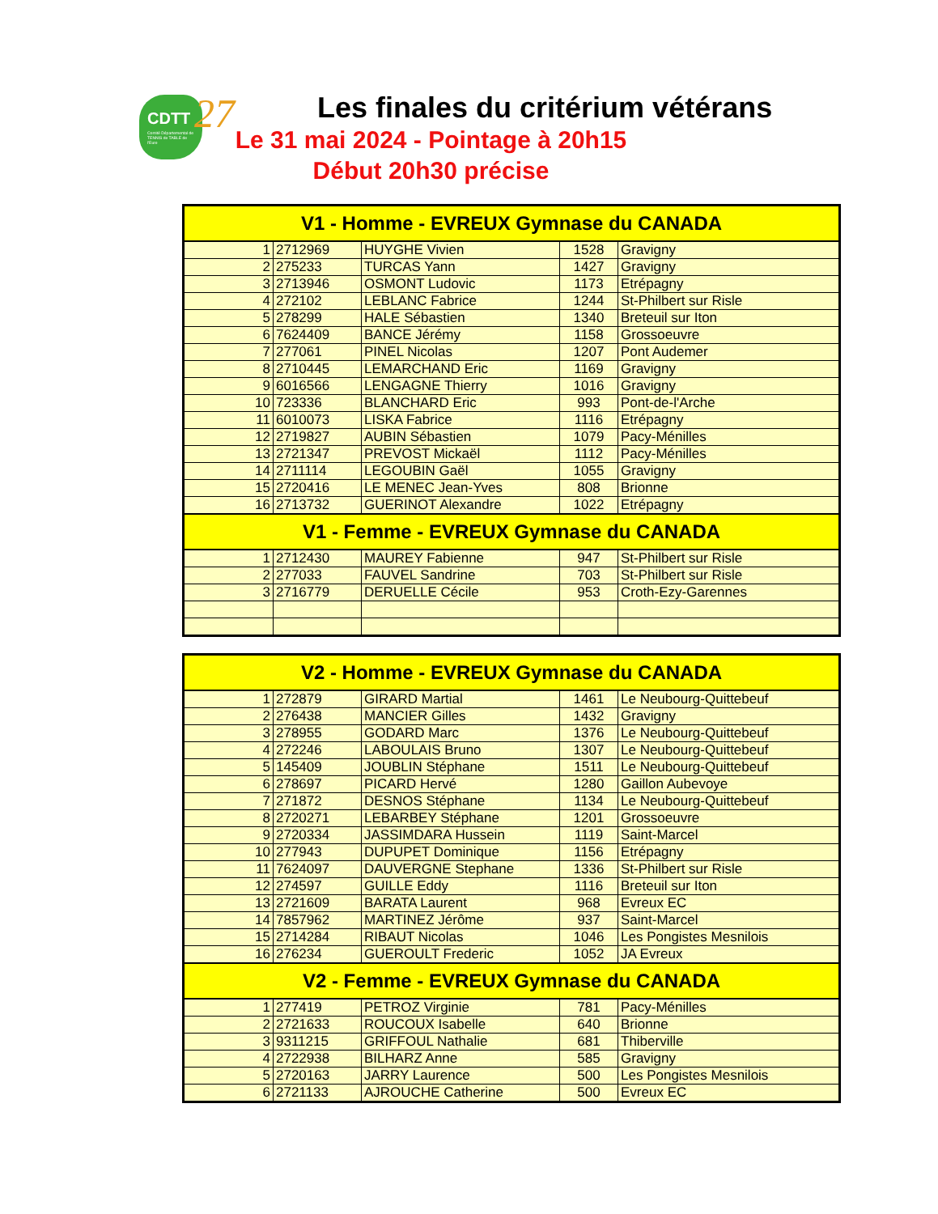CDTT 27
Comité Départemental de TENNIS de TABLE de l'Eure
Les finales du critérium vétérans
Le 31 mai 2024 - Pointage à 20h15
Début 20h30 précise
| V1 - Homme - EVREUX Gymnase du CANADA | | | | |
| --- | --- | --- | --- | --- |
| 1 | 2712969 | HUYGHE Vivien | 1528 | Gravigny |
| 2 | 275233 | TURCAS Yann | 1427 | Gravigny |
| 3 | 2713946 | OSMONT Ludovic | 1173 | Etrépagny |
| 4 | 272102 | LEBLANC Fabrice | 1244 | St-Philbert sur Risle |
| 5 | 278299 | HALE Sébastien | 1340 | Breteuil sur Iton |
| 6 | 7624409 | BANCE Jérémy | 1158 | Grossoeuvre |
| 7 | 277061 | PINEL Nicolas | 1207 | Pont Audemer |
| 8 | 2710445 | LEMARCHAND Eric | 1169 | Gravigny |
| 9 | 6016566 | LENGAGNE Thierry | 1016 | Gravigny |
| 10 | 723336 | BLANCHARD Eric | 993 | Pont-de-l'Arche |
| 11 | 6010073 | LISKA Fabrice | 1116 | Etrépagny |
| 12 | 2719827 | AUBIN Sébastien | 1079 | Pacy-Ménilles |
| 13 | 2721347 | PREVOST Mickaël | 1112 | Pacy-Ménilles |
| 14 | 2711114 | LEGOUBIN Gaël | 1055 | Gravigny |
| 15 | 2720416 | LE MENEC Jean-Yves | 808 | Brionne |
| 16 | 2713732 | GUERINOT Alexandre | 1022 | Etrépagny |
| V1 - Femme - EVREUX Gymnase du CANADA | | | | |
| 1 | 2712430 | MAUREY Fabienne | 947 | St-Philbert sur Risle |
| 2 | 277033 | FAUVEL Sandrine | 703 | St-Philbert sur Risle |
| 3 | 2716779 | DERUELLE Cécile | 953 | Croth-Ezy-Garennes |
| V2 - Homme - EVREUX Gymnase du CANADA | | | | |
| --- | --- | --- | --- | --- |
| 1 | 272879 | GIRARD Martial | 1461 | Le Neubourg-Quittebeuf |
| 2 | 276438 | MANCIER Gilles | 1432 | Gravigny |
| 3 | 278955 | GODARD Marc | 1376 | Le Neubourg-Quittebeuf |
| 4 | 272246 | LABOULAIS Bruno | 1307 | Le Neubourg-Quittebeuf |
| 5 | 145409 | JOUBLIN Stéphane | 1511 | Le Neubourg-Quittebeuf |
| 6 | 278697 | PICARD Hervé | 1280 | Gaillon Aubevoye |
| 7 | 271872 | DESNOS Stéphane | 1134 | Le Neubourg-Quittebeuf |
| 8 | 2720271 | LEBARBEY Stéphane | 1201 | Grossoeuvre |
| 9 | 2720334 | JASSIMDARA Hussein | 1119 | Saint-Marcel |
| 10 | 277943 | DUPUPET Dominique | 1156 | Etrépagny |
| 11 | 7624097 | DAUVERGNE Stephane | 1336 | St-Philbert sur Risle |
| 12 | 274597 | GUILLE Eddy | 1116 | Breteuil sur Iton |
| 13 | 2721609 | BARATA Laurent | 968 | Evreux EC |
| 14 | 7857962 | MARTINEZ Jérôme | 937 | Saint-Marcel |
| 15 | 2714284 | RIBAUT Nicolas | 1046 | Les Pongistes Mesnilois |
| 16 | 276234 | GUEROULT Frederic | 1052 | JA Evreux |
| V2 - Femme - EVREUX Gymnase du CANADA | | | | |
| 1 | 277419 | PETROZ Virginie | 781 | Pacy-Ménilles |
| 2 | 2721633 | ROUCOUX Isabelle | 640 | Brionne |
| 3 | 9311215 | GRIFFOUL Nathalie | 681 | Thiberville |
| 4 | 2722938 | BILHARZ Anne | 585 | Gravigny |
| 5 | 2720163 | JARRY Laurence | 500 | Les Pongistes Mesnilois |
| 6 | 2721133 | AJROUCHE Catherine | 500 | Evreux EC |